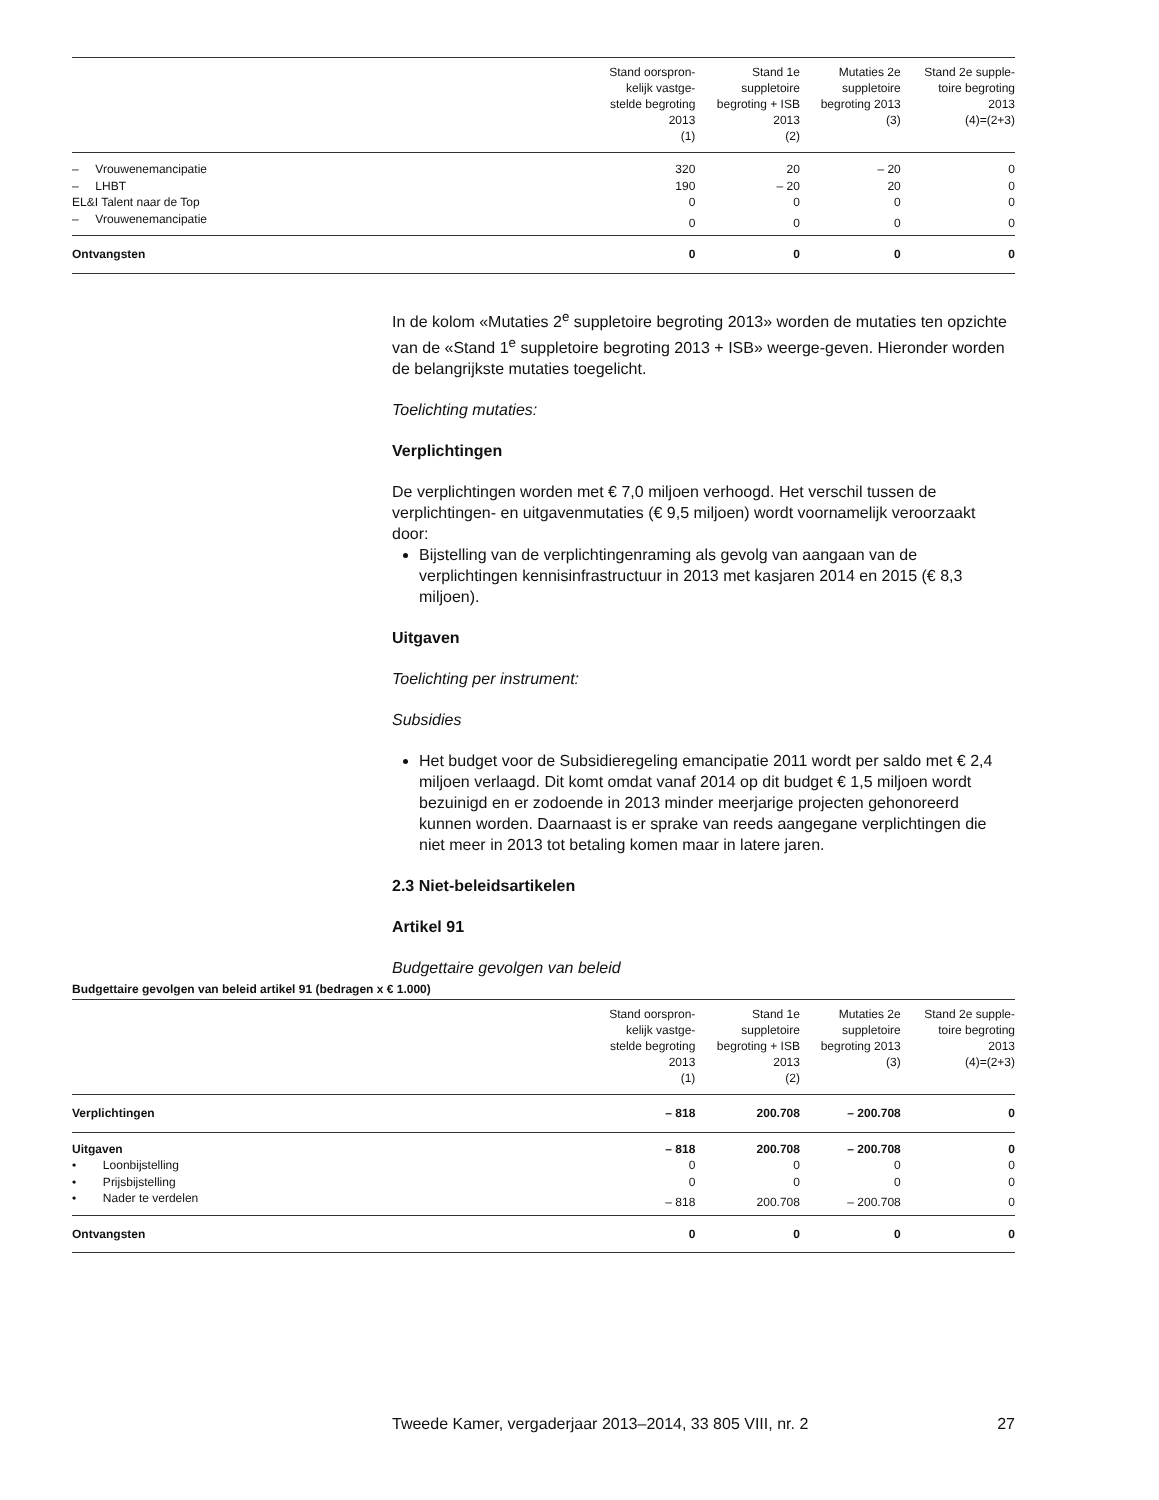| | Stand oorspron- kelijk vastge- stelde begroting 2013 (1) | Stand 1e suppletoire begroting + ISB 2013 (2) | Mutaties 2e suppletoire begroting 2013 (3) | Stand 2e supple- toire begroting 2013 (4)=(2+3) |
| --- | --- | --- | --- | --- |
| – Vrouwenemancipatie | 320 | 20 | – 20 | 0 |
| – LHBT | 190 | – 20 | 20 | 0 |
| EL&I Talent naar de Top | 0 | 0 | 0 | 0 |
| – Vrouwenemancipatie | 0 | 0 | 0 | 0 |
| Ontvangsten | 0 | 0 | 0 | 0 |
In de kolom «Mutaties 2<sup>e</sup> suppletoire begroting 2013» worden de mutaties ten opzichte van de «Stand 1<sup>e</sup> suppletoire begroting 2013 + ISB» weerge-geven. Hieronder worden de belangrijkste mutaties toegelicht.
Toelichting mutaties:
Verplichtingen
De verplichtingen worden met € 7,0 miljoen verhoogd. Het verschil tussen de verplichtingen- en uitgavenmutaties (€ 9,5 miljoen) wordt voornamelijk veroorzaakt door:
Bijstelling van de verplichtingenraming als gevolg van aangaan van de verplichtingen kennisinfrastructuur in 2013 met kasjaren 2014 en 2015 (€ 8,3 miljoen).
Uitgaven
Toelichting per instrument:
Subsidies
Het budget voor de Subsidieregeling emancipatie 2011 wordt per saldo met € 2,4 miljoen verlaagd. Dit komt omdat vanaf 2014 op dit budget € 1,5 miljoen wordt bezuinigd en er zodoende in 2013 minder meerjarige projecten gehonoreerd kunnen worden. Daarnaast is er sprake van reeds aangegane verplichtingen die niet meer in 2013 tot betaling komen maar in latere jaren.
2.3 Niet-beleidsartikelen
Artikel 91
Budgettaire gevolgen van beleid
Budgettaire gevolgen van beleid artikel 91 (bedragen x € 1.000)
| | Stand oorspron- kelijk vastge- stelde begroting 2013 (1) | Stand 1e suppletoire begroting + ISB 2013 (2) | Mutaties 2e suppletoire begroting 2013 (3) | Stand 2e supple- toire begroting 2013 (4)=(2+3) |
| --- | --- | --- | --- | --- |
| Verplichtingen | – 818 | 200.708 | – 200.708 | 0 |
| Uitgaven | – 818 | 200.708 | – 200.708 | 0 |
| • Loonbijstelling | 0 | 0 | 0 | 0 |
| • Prijsbijstelling | 0 | 0 | 0 | 0 |
| • Nader te verdelen | – 818 | 200.708 | – 200.708 | 0 |
| Ontvangsten | 0 | 0 | 0 | 0 |
Tweede Kamer, vergaderjaar 2013–2014, 33 805 VIII, nr. 2 27